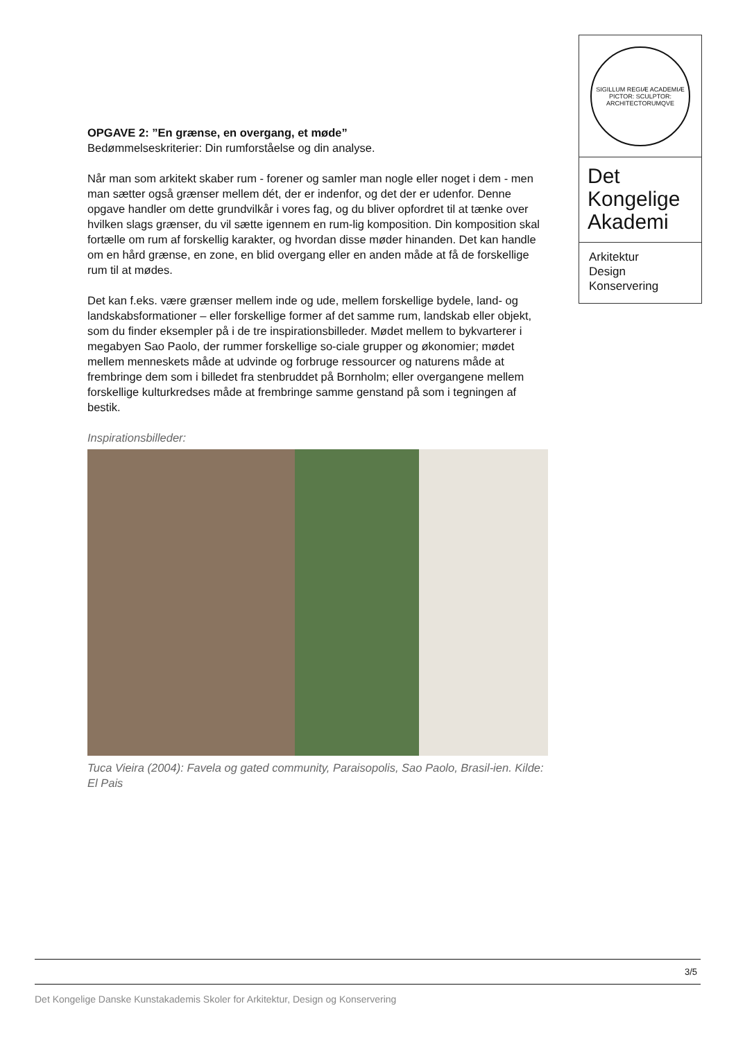SIGILLUM REGIÆ ACADEMIÆ PICTOR: SCULPTOR: ARCHITECTORUMQVE
Det
Kongelige
Akademi
Arkitektur
Design
Konservering
OPGAVE 2: ”En grænse, en overgang, et møde”
Bedømmelseskriterier: Din rumforståelse og din analyse.
Når man som arkitekt skaber rum - forener og samler man nogle eller noget i dem - men man sætter også grænser mellem dét, der er indenfor, og det der er udenfor. Denne opgave handler om dette grundvilkår i vores fag, og du bliver opfordret til at tænke over hvilken slags grænser, du vil sætte igennem en rum-lig komposition. Din komposition skal fortælle om rum af forskellig karakter, og hvordan disse møder hinanden. Det kan handle om en hård grænse, en zone, en blid overgang eller en anden måde at få de forskellige rum til at mødes.
Det kan f.eks. være grænser mellem inde og ude, mellem forskellige bydele, land- og landskabsformationer – eller forskellige former af det samme rum, landskab eller objekt, som du finder eksempler på i de tre inspirationsbilleder. Mødet mellem to bykvarterer i megabyen Sao Paolo, der rummer forskellige so-ciale grupper og økonomier; mødet mellem menneskets måde at udvinde og forbruge ressourcer og naturens måde at frembringe dem som i billedet fra stenbruddet på Bornholm; eller overgangene mellem forskellige kulturkredses måde at frembringe samme genstand på som i tegningen af bestik.
Inspirationsbilleder:
Tuca Vieira (2004): Favela og gated community, Paraisopolis, Sao Paolo, Brasil-ien. Kilde: El Pais
3/5
Det Kongelige Danske Kunstakademis Skoler for Arkitektur, Design og Konservering